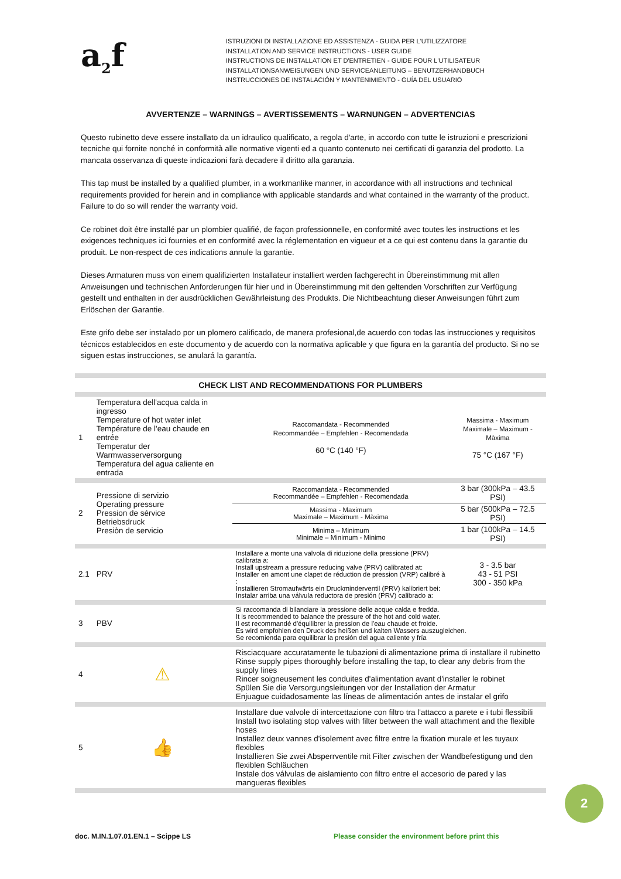a<sub>2</sub>f
ISTRUZIONI DI INSTALLAZIONE ED ASSISTENZA - GUIDA PER L'UTILIZZATORE
INSTALLATION AND SERVICE INSTRUCTIONS - USER GUIDE
INSTRUCTIONS DE INSTALLATION ET D'ENTRETIEN - GUIDE POUR L'UTILISATEUR
INSTALLATIONSANWEISUNGEN UND SERVICEANLEITUNG – BENUTZERHANDBUCH
INSTRUCCIONES DE INSTALACIÓN Y MANTENIMIENTO - GUÍA DEL USUARIO
AVVERTENZE – WARNINGS – AVERTISSEMENTS – WARNUNGEN – ADVERTENCIAS
Questo rubinetto deve essere installato da un idraulico qualificato, a regola d'arte, in accordo con tutte le istruzioni e prescrizioni tecniche qui fornite nonché in conformità alle normative vigenti ed a quanto contenuto nei certificati di garanzia del prodotto. La mancata osservanza di queste indicazioni farà decadere il diritto alla garanzia.
This tap must be installed by a qualified plumber, in a workmanlike manner, in accordance with all instructions and technical requirements provided for herein and in compliance with applicable standards and what contained in the warranty of the product. Failure to do so will render the warranty void.
Ce robinet doit être installé par un plombier qualifié, de façon professionnelle, en conformité avec toutes les instructions et les exigences techniques ici fournies et en conformité avec la réglementation en vigueur et a ce qui est contenu dans la garantie du produit. Le non-respect de ces indications annule la garantie.
Dieses Armaturen muss von einem qualifizierten Installateur installiert werden fachgerecht in Übereinstimmung mit allen Anweisungen und technischen Anforderungen für hier und in Übereinstimmung mit den geltenden Vorschriften zur Verfügung gestellt und enthalten in der ausdrücklichen Gewährleistung des Produkts. Die Nichtbeachtung dieser Anweisungen führt zum Erlöschen der Garantie.
Este grifo debe ser instalado por un plomero calificado, de manera profesional,de acuerdo con todas las instrucciones y requisitos técnicos establecidos en este documento y de acuerdo con la normativa aplicable y que figura en la garantía del producto. Si no se siguen estas instrucciones, se anulará la garantía.
| CHECK LIST AND RECOMMENDATIONS FOR PLUMBERS | | | | |
| --- | --- | --- | --- | --- |
| 1 | Temperatura dell'acqua calda in ingresso Temperature of hot water inlet Température de l'eau chaude en entrée Temperatur der Warmwasserversorgung Temperatura del agua caliente en entrada | | Raccomandata - Recommended Recommandée – Empfehlen - Recomendada 60 °C (140 °F) | Massima - Maximum Maximale – Maximum - Màxima 75 °C (167 °F) |
| 2 | Pressione di servizio Operating pressure Pression de sérvice Betriebsdruck Presiòn de servicio | | Raccomandata - Recommended Recommandée – Empfehlen - Recomendada | 3 bar (300kPa – 43.5 PSI) |
| | | | Massima - Maximum Maximale – Maximum - Màxima | 5 bar (500kPa – 72.5 PSI) |
| | | | Minima – Minimum Minimale – Minimum - Minimo | 1 bar (100kPa – 14.5 PSI) |
| 2.1 | PRV | Installare a monte una valvola di riduzione della pressione (PRV) calibrata a: Install upstream a pressure reducing valve (PRV) calibrated at: Installer en amont une clapet de réduction de pression (VRP) calibré à : Installieren Stromaufwärts ein Druckminderventil (PRV) kalibriert bei: Instalar arriba una válvula reductora de presión (PRV) calibrado a: | | 3 - 3.5 bar 43 - 51 PSI 300 - 350 kPa |
| 3 | PBV | Si raccomanda di bilanciare la pressione delle acque calda e fredda. It is recommended to balance the pressure of the hot and cold water. Il est recommandé d'équilibrer la pression de l'eau chaude et froide. Es wird empfohlen den Druck des heißen und kalten Wassers auszugleichen. Se recomienda para equilibrar la presión del agua caliente y fría | | |
| 4 | ⚠ | Risciacquare accuratamente le tubazioni di alimentazione prima di installare il rubinetto Rinse supply pipes thoroughly before installing the tap, to clear any debris from the supply lines Rincer soigneusement les conduites d'alimentation avant d'installer le robinet Spülen Sie die Versorgungsleitungen vor der Installation der Armatur Enjuague cuidadosamente las líneas de alimentación antes de instalar el grifo | | |
| 5 | 👍 | Installare due valvole di intercettazione con filtro tra l'attacco a parete e i tubi flessibili Install two isolating stop valves with filter between the wall attachment and the flexible hoses Installez deux vannes d'isolement avec filtre entre la fixation murale et les tuyaux flexibles Installieren Sie zwei Absperrventile mit Filter zwischen der Wandbefestigung und den flexiblen Schläuchen Instale dos válvulas de aislamiento con filtro entre el accesorio de pared y las mangueras flexibles | | |
2
doc. M.IN.1.07.01.EN.1 – Scippe LS
Please consider the environment before print this